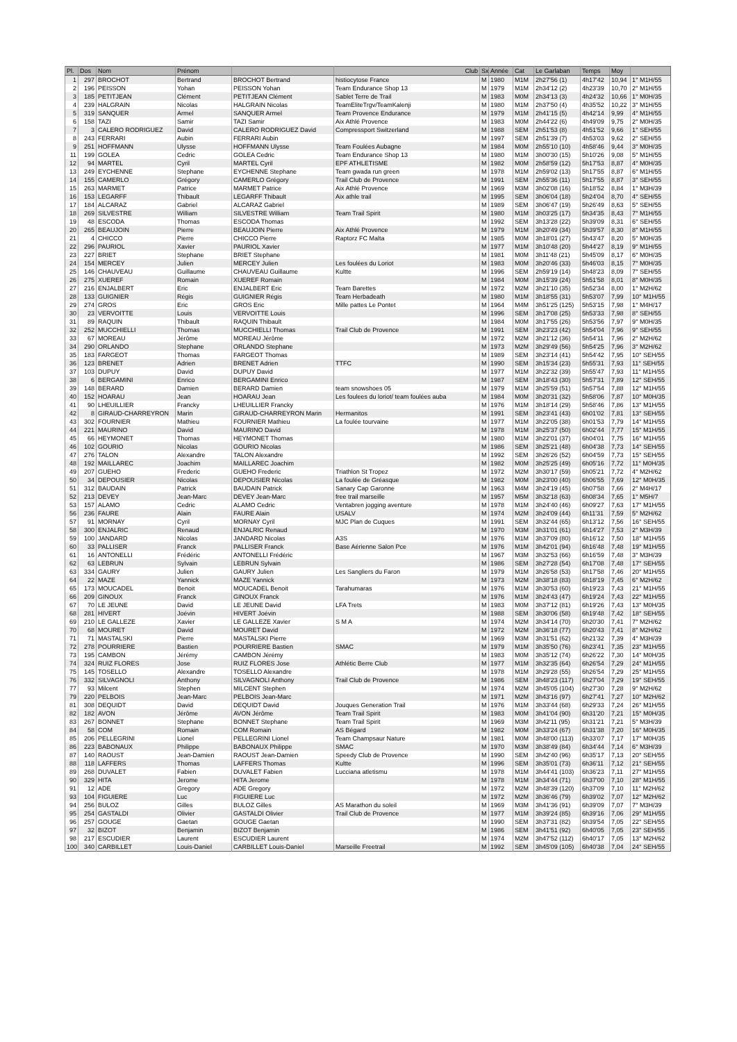| Pl. | Dos | Nom | Prénom | | Club | Sx | Année | Cat | Le Garlaban | Temps | Moy | |
| --- | --- | --- | --- | --- | --- | --- | --- | --- | --- | --- | --- | --- |
| 1 | 297 | BROCHOT | Bertrand | BROCHOT Bertrand | histiocytose France | M | 1980 | M1M | 2h27'56 (1) | 4h17'42 | 10,94 | 1° M1H/55 |
| 2 | 196 | PEISSON | Yohan | PEISSON Yohan | Team Endurance Shop 13 | M | 1979 | M1M | 2h34'12 (2) | 4h23'39 | 10,70 | 2° M1H/55 |
| 3 | 185 | PETITJEAN | Clément | PETITJEAN Clément | Sablet Terre de Trail | M | 1983 | M0M | 2h34'13 (3) | 4h24'32 | 10,66 | 1° M0H/35 |
| 4 | 239 | HALGRAIN | Nicolas | HALGRAIN Nicolas | TeamEliteTrgv/TeamKalenji | M | 1980 | M1M | 2h37'50 (4) | 4h35'52 | 10,22 | 3° M1H/55 |
| 5 | 319 | SANQUER | Armel | SANQUER Armel | Team Provence Endurance | M | 1979 | M1M | 2h41'15 (5) | 4h42'14 | 9,99 | 4° M1H/55 |
| 6 | 158 | TAZI | Samir | TAZI Samir | Aix Athlé Provence | M | 1983 | M0M | 2h44'22 (6) | 4h49'09 | 9,75 | 2° M0H/35 |
| 7 | 3 | CALERO RODRIGUEZ | David | CALERO RODRIGUEZ David | Compressport Switzerland | M | 1988 | SEM | 2h51'53 (8) | 4h51'52 | 9,66 | 1° SEH/55 |
| 8 | 243 | FERRARI | Aubin | FERRARI Aubin | | M | 1997 | SEM | 2h51'39 (7) | 4h53'03 | 9,62 | 2° SEH/55 |
| 9 | 251 | HOFFMANN | Ulysse | HOFFMANN Ulysse | Team Foulées Aubagne | M | 1984 | M0M | 2h55'10 (10) | 4h58'46 | 9,44 | 3° M0H/35 |
| 11 | 199 | GOLEA | Cedric | GOLEA Cedric | Team Endurance Shop 13 | M | 1980 | M1M | 3h00'30 (15) | 5h10'26 | 9,08 | 5° M1H/55 |
| 12 | 94 | MARTEL | Cyril | MARTEL Cyril | EPF ATHLETISME | M | 1982 | M0M | 2h58'59 (12) | 5h17'53 | 8,87 | 4° M0H/35 |
| 13 | 249 | EYCHENNE | Stephane | EYCHENNE Stephane | Team gwada run green | M | 1978 | M1M | 2h59'02 (13) | 5h17'55 | 8,87 | 6° M1H/55 |
| 14 | 155 | CAMERLO | Grégory | CAMERLO Grégory | Trail Club de Provence | M | 1991 | SEM | 2h55'36 (11) | 5h17'55 | 8,87 | 3° SEH/55 |
| 15 | 263 | MARMET | Patrice | MARMET Patrice | Aix Athlé Provence | M | 1969 | M3M | 3h02'08 (16) | 5h18'52 | 8,84 | 1° M3H/39 |
| 16 | 153 | LEGARFF | Thibault | LEGARFF Thibault | Aix athle trail | M | 1995 | SEM | 3h06'04 (18) | 5h24'04 | 8,70 | 4° SEH/55 |
| 17 | 184 | ALCARAZ | Gabriel | ALCARAZ Gabriel | | M | 1989 | SEM | 3h06'47 (19) | 5h26'49 | 8,63 | 5° SEH/55 |
| 18 | 269 | SILVESTRE | William | SILVESTRE William | Team Trail Spirit | M | 1980 | M1M | 3h03'25 (17) | 5h34'35 | 8,43 | 7° M1H/55 |
| 19 | 48 | ESCODA | Thomas | ESCODA Thomas | | M | 1992 | SEM | 3h13'28 (22) | 5h39'09 | 8,31 | 6° SEH/55 |
| 20 | 265 | BEAUJOIN | Pierre | BEAUJOIN Pierre | Aix Athlé Provence | M | 1979 | M1M | 3h20'49 (34) | 5h39'57 | 8,30 | 8° M1H/55 |
| 21 | 4 | CHICCO | Pierre | CHICCO Pierre | Raptorz FC Malta | M | 1985 | M0M | 3h18'01 (27) | 5h43'47 | 8,20 | 5° M0H/35 |
| 22 | 296 | PAURIOL | Xavier | PAURIOL Xavier | | M | 1977 | M1M | 3h10'48 (20) | 5h44'27 | 8,19 | 9° M1H/55 |
| 23 | 227 | BRIET | Stephane | BRIET Stephane | | M | 1981 | M0M | 3h11'48 (21) | 5h45'09 | 8,17 | 6° M0H/35 |
| 24 | 154 | MERCEY | Julien | MERCEY Julien | Les foulées du Loriot | M | 1983 | M0M | 3h20'46 (33) | 5h46'03 | 8,15 | 7° M0H/35 |
| 25 | 146 | CHAUVEAU | Guillaume | CHAUVEAU Guillaume | Kultte | M | 1996 | SEM | 2h59'19 (14) | 5h48'23 | 8,09 | 7° SEH/55 |
| 26 | 275 | XUEREF | Romain | XUEREF Romain | | M | 1984 | M0M | 3h15'39 (24) | 5h51'58 | 8,01 | 8° M0H/35 |
| 27 | 216 | ENJALBERT | Eric | ENJALBERT Eric | Team Barettes | M | 1972 | M2M | 3h21'10 (35) | 5h52'34 | 8,00 | 1° M2H/62 |
| 28 | 133 | GUIGNIER | Régis | GUIGNIER Régis | Team Herbadeath | M | 1980 | M1M | 3h18'55 (31) | 5h53'07 | 7,99 | 10° M1H/55 |
| 29 | 274 | GROS | Eric | GROS Eric | Mille pattes Le Pontet | M | 1964 | M4M | 3h51'25 (125) | 5h53'15 | 7,98 | 1° M4H/17 |
| 30 | 23 | VERVOITTE | Louis | VERVOITTE Louis | | M | 1996 | SEM | 3h17'08 (25) | 5h53'33 | 7,98 | 8° SEH/55 |
| 31 | 89 | RAQUIN | Thibault | RAQUIN Thibault | | M | 1984 | M0M | 3h17'55 (26) | 5h53'56 | 7,97 | 9° M0H/35 |
| 32 | 252 | MUCCHIELLI | Thomas | MUCCHIELLI Thomas | Trail Club de Provence | M | 1991 | SEM | 3h23'23 (42) | 5h54'04 | 7,96 | 9° SEH/55 |
| 33 | 67 | MOREAU | Jérôme | MOREAU Jérôme | | M | 1972 | M2M | 3h21'12 (36) | 5h54'11 | 7,96 | 2° M2H/62 |
| 34 | 290 | ORLANDO | Stephane | ORLANDO Stephane | | M | 1973 | M2M | 3h29'49 (56) | 5h54'25 | 7,96 | 3° M2H/62 |
| 35 | 183 | FARGEOT | Thomas | FARGEOT Thomas | | M | 1989 | SEM | 3h23'14 (41) | 5h54'42 | 7,95 | 10° SEH/55 |
| 36 | 123 | BRENET | Adrien | BRENET Adrien | TTFC | M | 1990 | SEM | 3h15'34 (23) | 5h55'31 | 7,93 | 11° SEH/55 |
| 37 | 103 | DUPUY | David | DUPUY David | | M | 1977 | M1M | 3h22'32 (39) | 5h55'47 | 7,93 | 11° M1H/55 |
| 38 | 6 | BERGAMINI | Enrico | BERGAMINI Enrico | | M | 1987 | SEM | 3h18'43 (30) | 5h57'31 | 7,89 | 12° SEH/55 |
| 39 | 148 | BERARD | Damien | BERARD Damien | team snowshoes 05 | M | 1979 | M1M | 3h25'59 (51) | 5h57'54 | 7,88 | 12° M1H/55 |
| 40 | 152 | HOARAU | Jean | HOARAU Jean | Les foulees du loriot/ team foulées auba | M | 1984 | M0M | 3h20'31 (32) | 5h58'06 | 7,87 | 10° M0H/35 |
| 41 | 90 | LHEUILLIER | Francky | LHEUILLIER Francky | | M | 1976 | M1M | 3h18'14 (29) | 5h58'46 | 7,86 | 13° M1H/55 |
| 42 | 8 | GIRAUD-CHARREYRON | Marin | GIRAUD-CHARREYRON Marin | Hermanitos | M | 1991 | SEM | 3h23'41 (43) | 6h01'02 | 7,81 | 13° SEH/55 |
| 43 | 302 | FOURNIER | Mathieu | FOURNIER Mathieu | La foulée tourvaine | M | 1977 | M1M | 3h22'05 (38) | 6h01'53 | 7,79 | 14° M1H/55 |
| 44 | 221 | MAURINO | David | MAURINO David | | M | 1978 | M1M | 3h25'37 (50) | 6h02'44 | 7,77 | 15° M1H/55 |
| 45 | 66 | HEYMONET | Thomas | HEYMONET Thomas | | M | 1980 | M1M | 3h22'01 (37) | 6h04'01 | 7,75 | 16° M1H/55 |
| 46 | 102 | GOURIO | Nicolas | GOURIO Nicolas | | M | 1986 | SEM | 3h25'21 (48) | 6h04'38 | 7,73 | 14° SEH/55 |
| 47 | 276 | TALON | Alexandre | TALON Alexandre | | M | 1992 | SEM | 3h26'26 (52) | 6h04'59 | 7,73 | 15° SEH/55 |
| 48 | 192 | MAILLAREC | Joachim | MAILLAREC Joachim | | M | 1982 | M0M | 3h25'25 (49) | 6h05'16 | 7,72 | 11° M0H/35 |
| 49 | 207 | GUEHO | Frederic | GUEHO Frederic | Triathlon St Tropez | M | 1972 | M2M | 3h30'17 (59) | 6h05'21 | 7,72 | 4° M2H/62 |
| 50 | 34 | DEPOUSIER | Nicolas | DEPOUSIER Nicolas | La foulée de Gréasque | M | 1982 | M0M | 3h23'00 (40) | 6h06'55 | 7,69 | 12° M0H/35 |
| 51 | 312 | BAUDAIN | Patrick | BAUDAIN Patrick | Sanary Cap Garonne | M | 1963 | M4M | 3h24'19 (45) | 6h07'58 | 7,66 | 2° M4H/17 |
| 52 | 213 | DEVEY | Jean-Marc | DEVEY Jean-Marc | free trail marseille | M | 1957 | M5M | 3h32'18 (63) | 6h08'34 | 7,65 | 1° M5H/7 |
| 53 | 157 | ALAMO | Cedric | ALAMO Cedric | Ventabren jogging aventure | M | 1978 | M1M | 3h24'40 (46) | 6h09'27 | 7,63 | 17° M1H/55 |
| 56 | 236 | FAURE | Alain | FAURE Alain | USALV | M | 1974 | M2M | 3h24'09 (44) | 6h11'31 | 7,59 | 5° M2H/62 |
| 57 | 91 | MORNAY | Cyril | MORNAY Cyril | MJC Plan de Cuques | M | 1991 | SEM | 3h32'44 (65) | 6h13'12 | 7,56 | 16° SEH/55 |
| 58 | 300 | ENJALRIC | Renaud | ENJALRIC Renaud | | M | 1970 | M3M | 3h31'01 (61) | 6h14'27 | 7,53 | 2° M3H/39 |
| 59 | 100 | JANDARD | Nicolas | JANDARD Nicolas | A3S | M | 1976 | M1M | 3h37'09 (80) | 6h16'12 | 7,50 | 18° M1H/55 |
| 60 | 33 | PALLISER | Franck | PALLISER Franck | Base Aérienne Salon Pce | M | 1976 | M1M | 3h42'01 (94) | 6h16'48 | 7,48 | 19° M1H/55 |
| 61 | 16 | ANTONELLI | Frédéric | ANTONELLI Frédéric | | M | 1967 | M3M | 3h32'53 (66) | 6h16'59 | 7,48 | 3° M3H/39 |
| 62 | 63 | LEBRUN | Sylvain | LEBRUN Sylvain | | M | 1986 | SEM | 3h27'28 (54) | 6h17'08 | 7,48 | 17° SEH/55 |
| 63 | 334 | GAURY | Julien | GAURY Julien | Les Sangliers du Faron | M | 1979 | M1M | 3h26'58 (53) | 6h17'58 | 7,46 | 20° M1H/55 |
| 64 | 22 | MAZE | Yannick | MAZE Yannick | | M | 1973 | M2M | 3h38'18 (83) | 6h18'19 | 7,45 | 6° M2H/62 |
| 65 | 173 | MOUCADEL | Benoit | MOUCADEL Benoit | Tarahumaras | M | 1976 | M1M | 3h30'53 (60) | 6h19'23 | 7,43 | 21° M1H/55 |
| 66 | 209 | GINOUX | Franck | GINOUX Franck | | M | 1976 | M1M | 3h24'43 (47) | 6h19'24 | 7,43 | 22° M1H/55 |
| 67 | 70 | LE JEUNE | David | LE JEUNE David | LFA Trets | M | 1983 | M0M | 3h37'12 (81) | 6h19'26 | 7,43 | 13° M0H/35 |
| 68 | 281 | HIVERT | Joévin | HIVERT Joévin | | M | 1988 | SEM | 3h30'06 (58) | 6h19'48 | 7,42 | 18° SEH/55 |
| 69 | 210 | LE GALLEZE | Xavier | LE GALLEZE Xavier | S M A | M | 1974 | M2M | 3h34'14 (70) | 6h20'30 | 7,41 | 7° M2H/62 |
| 70 | 68 | MOURET | David | MOURET David | | M | 1972 | M2M | 3h36'18 (77) | 6h20'43 | 7,41 | 8° M2H/62 |
| 71 | 71 | MASTALSKI | Pierre | MASTALSKI Pierre | | M | 1969 | M3M | 3h31'51 (62) | 6h21'32 | 7,39 | 4° M3H/39 |
| 72 | 278 | POURRIERE | Bastien | POURRIERE Bastien | SMAC | M | 1979 | M1M | 3h35'50 (76) | 6h23'41 | 7,35 | 23° M1H/55 |
| 73 | 195 | CAMBON | Jérémy | CAMBON Jérémy | | M | 1983 | M0M | 3h35'12 (74) | 6h26'22 | 7,30 | 14° M0H/35 |
| 74 | 324 | RUIZ FLORES | Jose | RUIZ FLORES Jose | Athlétic Berre Club | M | 1977 | M1M | 3h32'35 (64) | 6h26'54 | 7,29 | 24° M1H/55 |
| 75 | 145 | TOSELLO | Alexandre | TOSELLO Alexandre | | M | 1978 | M1M | 3h29'28 (55) | 6h26'54 | 7,29 | 25° M1H/55 |
| 76 | 332 | SILVAGNOLI | Anthony | SILVAGNOLI Anthony | Trail Club de Provence | M | 1986 | SEM | 3h48'23 (117) | 6h27'04 | 7,29 | 19° SEH/55 |
| 77 | 93 | Milcent | Stephen | MILCENT Stephen | | M | 1974 | M2M | 3h45'05 (104) | 6h27'30 | 7,28 | 9° M2H/62 |
| 79 | 220 | PELBOIS | Jean-Marc | PELBOIS Jean-Marc | | M | 1971 | M2M | 3h43'16 (97) | 6h27'41 | 7,27 | 10° M2H/62 |
| 81 | 308 | DEQUIDT | David | DEQUIDT David | Jouques Generation Trail | M | 1976 | M1M | 3h33'44 (68) | 6h29'33 | 7,24 | 26° M1H/55 |
| 82 | 182 | AVON | Jérôme | AVON Jérôme | Team Trail Spirit | M | 1983 | M0M | 3h41'04 (90) | 6h31'20 | 7,21 | 15° M0H/35 |
| 83 | 267 | BONNET | Stephane | BONNET Stephane | Team Trail Spirit | M | 1969 | M3M | 3h42'11 (95) | 6h31'21 | 7,21 | 5° M3H/39 |
| 84 | 58 | COM | Romain | COM Romain | AS Bégard | M | 1982 | M0M | 3h33'24 (67) | 6h31'38 | 7,20 | 16° M0H/35 |
| 85 | 206 | PELLEGRINI | Lionel | PELLEGRINI Lionel | Team Champsaur Nature | M | 1981 | M0M | 3h48'00 (113) | 6h33'07 | 7,17 | 17° M0H/35 |
| 86 | 223 | BABONAUX | Philippe | BABONAUX Philippe | SMAC | M | 1970 | M3M | 3h38'49 (84) | 6h34'44 | 7,14 | 6° M3H/39 |
| 87 | 140 | RAOUST | Jean-Damien | RAOUST Jean-Damien | Speedy Club de Provence | M | 1990 | SEM | 3h42'40 (96) | 6h35'17 | 7,13 | 20° SEH/55 |
| 88 | 118 | LAFFERS | Thomas | LAFFERS Thomas | Kultte | M | 1996 | SEM | 3h35'01 (73) | 6h36'11 | 7,12 | 21° SEH/55 |
| 89 | 268 | DUVALET | Fabien | DUVALET Fabien | Lucciana atletismu | M | 1978 | M1M | 3h44'41 (103) | 6h36'23 | 7,11 | 27° M1H/55 |
| 90 | 329 | HITA | Jerome | HITA Jerome | | M | 1978 | M1M | 3h34'44 (71) | 6h37'00 | 7,10 | 28° M1H/55 |
| 91 | 12 | ADE | Gregory | ADE Gregory | | M | 1972 | M2M | 3h48'39 (120) | 6h37'09 | 7,10 | 11° M2H/62 |
| 93 | 104 | FIGUIERE | Luc | FIGUIERE Luc | | M | 1972 | M2M | 3h36'46 (79) | 6h39'02 | 7,07 | 12° M2H/62 |
| 94 | 256 | BULOZ | Gilles | BULOZ Gilles | AS Marathon du soleil | M | 1969 | M3M | 3h41'36 (91) | 6h39'09 | 7,07 | 7° M3H/39 |
| 95 | 254 | GASTALDI | Olivier | GASTALDI Olivier | Trail Club de Provence | M | 1977 | M1M | 3h39'24 (85) | 6h39'16 | 7,06 | 29° M1H/55 |
| 96 | 257 | GOUGE | Gaetan | GOUGE Gaetan | | M | 1990 | SEM | 3h37'31 (82) | 6h39'54 | 7,05 | 22° SEH/55 |
| 97 | 32 | BIZOT | Benjamin | BIZOT Benjamin | | M | 1986 | SEM | 3h41'51 (92) | 6h40'05 | 7,05 | 23° SEH/55 |
| 98 | 217 | ESCUDIER | Laurent | ESCUDIER Laurent | | M | 1974 | M2M | 3h47'52 (112) | 6h40'17 | 7,05 | 13° M2H/62 |
| 100 | 340 | CARBILLET | Louis-Daniel | CARBILLET Louis-Daniel | Marseille Freetrail | M | 1992 | SEM | 3h45'09 (105) | 6h40'38 | 7,04 | 24° SEH/55 |